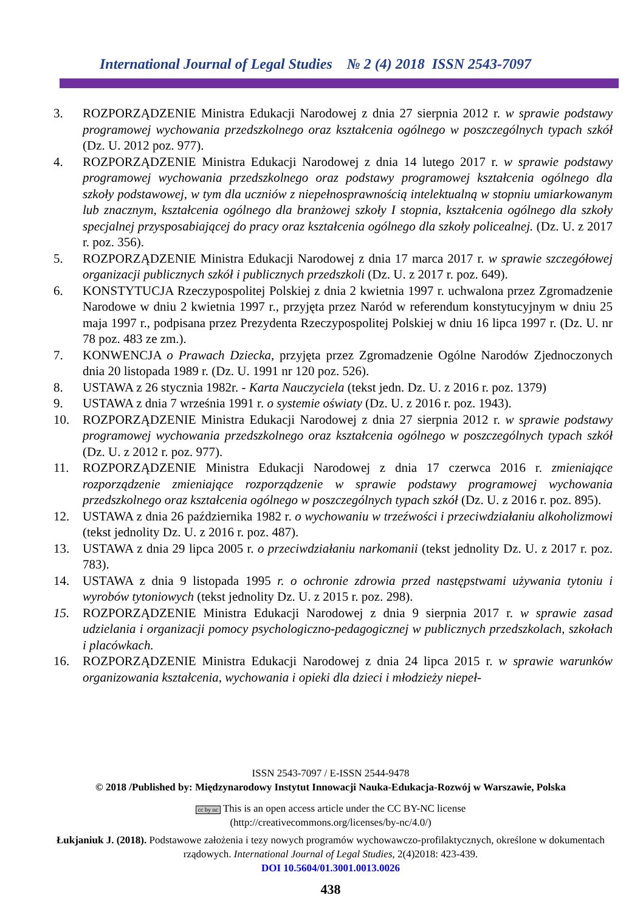International Journal of Legal Studies № 2 (4) 2018 ISSN 2543-7097
3. ROZPORZĄDZENIE Ministra Edukacji Narodowej z dnia 27 sierpnia 2012 r. w sprawie podstawy programowej wychowania przedszkolnego oraz kształcenia ogólnego w poszczególnych typach szkół (Dz. U. 2012 poz. 977).
4. ROZPORZĄDZENIE Ministra Edukacji Narodowej z dnia 14 lutego 2017 r. w sprawie podstawy programowej wychowania przedszkolnego oraz podstawy programowej kształcenia ogólnego dla szkoły podstawowej, w tym dla uczniów z niepełnosprawnością intelektualną w stopniu umiarkowanym lub znacznym, kształcenia ogólnego dla branżowej szkoły I stopnia, kształcenia ogólnego dla szkoły specjalnej przysposabiającej do pracy oraz kształcenia ogólnego dla szkoły policealnej. (Dz. U. z 2017 r. poz. 356).
5. ROZPORZĄDZENIE Ministra Edukacji Narodowej z dnia 17 marca 2017 r. w sprawie szczegółowej organizacji publicznych szkół i publicznych przedszkoli (Dz. U. z 2017 r. poz. 649).
6. KONSTYTUCJA Rzeczypospolitej Polskiej z dnia 2 kwietnia 1997 r. uchwalona przez Zgromadzenie Narodowe w dniu 2 kwietnia 1997 r., przyjęta przez Naród w referendum konstytucyjnym w dniu 25 maja 1997 r., podpisana przez Prezydenta Rzeczypospolitej Polskiej w dniu 16 lipca 1997 r. (Dz. U. nr 78 poz. 483 ze zm.).
7. KONWENCJA o Prawach Dziecka, przyjęta przez Zgromadzenie Ogólne Narodów Zjednoczonych dnia 20 listopada 1989 r. (Dz. U. 1991 nr 120 poz. 526).
8. USTAWA z 26 stycznia 1982r. - Karta Nauczyciela (tekst jedn. Dz. U. z 2016 r. poz. 1379)
9. USTAWA z dnia 7 września 1991 r. o systemie oświaty (Dz. U. z 2016 r. poz. 1943).
10. ROZPORZĄDZENIE Ministra Edukacji Narodowej z dnia 27 sierpnia 2012 r. w sprawie podstawy programowej wychowania przedszkolnego oraz kształcenia ogólnego w poszczególnych typach szkół (Dz. U. z 2012 r. poz. 977).
11. ROZPORZĄDZENIE Ministra Edukacji Narodowej z dnia 17 czerwca 2016 r. zmieniające rozporządzenie zmieniające rozporządzenie w sprawie podstawy programowej wychowania przedszkolnego oraz kształcenia ogólnego w poszczególnych typach szkół (Dz. U. z 2016 r. poz. 895).
12. USTAWA z dnia 26 października 1982 r. o wychowaniu w trzeźwości i przeciwdziałaniu alkoholizmowi (tekst jednolity Dz. U. z 2016 r. poz. 487).
13. USTAWA z dnia 29 lipca 2005 r. o przeciwdziałaniu narkomanii (tekst jednolity Dz. U. z 2017 r. poz. 783).
14. USTAWA z dnia 9 listopada 1995 r. o ochronie zdrowia przed następstwami używania tytoniu i wyrobów tytoniowych (tekst jednolity Dz. U. z 2015 r. poz. 298).
15. ROZPORZĄDZENIE Ministra Edukacji Narodowej z dnia 9 sierpnia 2017 r. w sprawie zasad udzielania i organizacji pomocy psychologiczno-pedagogicznej w publicznych przedszkolach, szkołach i placówkach.
16. ROZPORZĄDZENIE Ministra Edukacji Narodowej z dnia 24 lipca 2015 r. w sprawie warunków organizowania kształcenia, wychowania i opieki dla dzieci i młodzieży niepeł-
ISSN 2543-7097 / E-ISSN 2544-9478
© 2018 /Published by: Międzynarodowy Instytut Innowacji Nauka-Edukacja-Rozwój w Warszawie, Polska
cc by nc This is an open access article under the CC BY-NC license
(http://creativecommons.org/licenses/by-nc/4.0/)
Łukjaniuk J. (2018). Podstawowe założenia i tezy nowych programów wychowawczo-profilaktycznych, określone w dokumentach rządowych. International Journal of Legal Studies, 2(4)2018: 423-439.
DOI 10.5604/01.3001.0013.0026
438